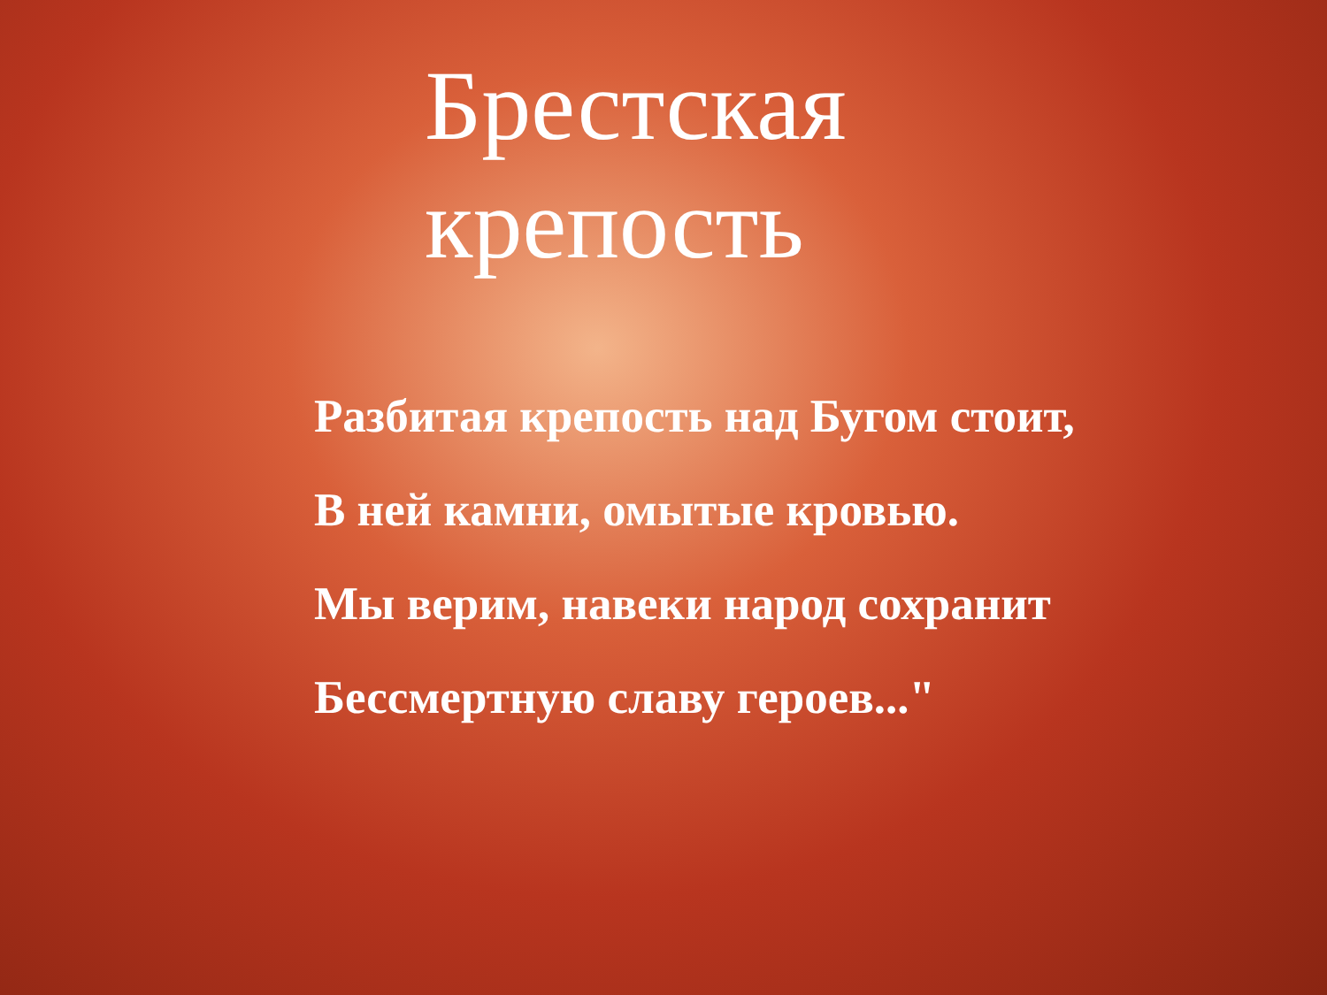Брестская
крепость
Разбитая крепость над Бугом стоит,
В ней камни, омытые кровью.
Мы верим, навеки народ сохранит
Бессмертную славу героев..."